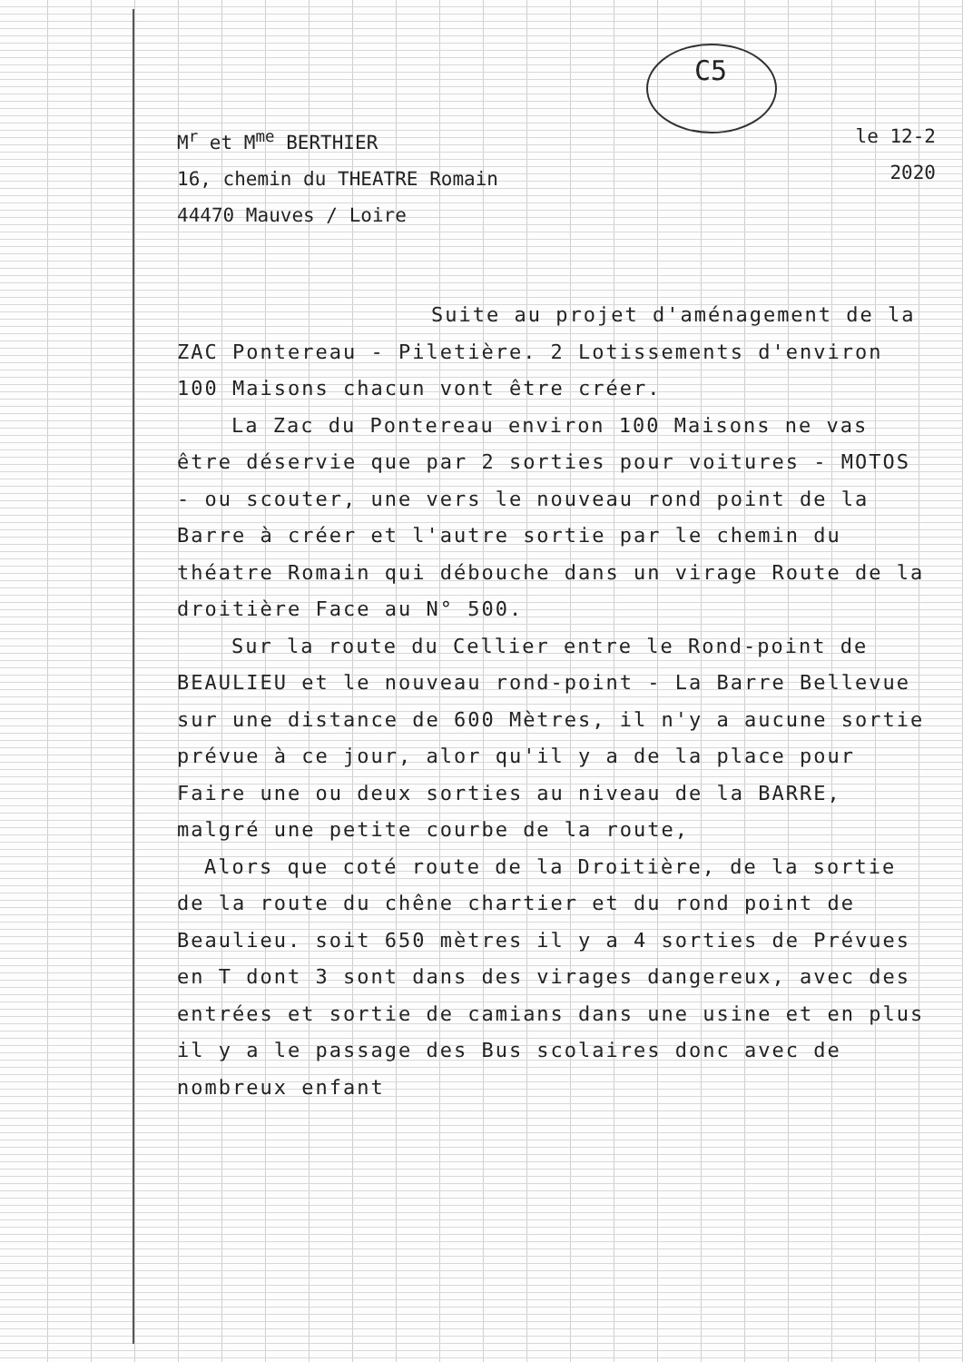C5
M<sup>r</sup> et M<sup>me</sup> BERTHIER
16, chemin du THEATRE Romain
44470 Mauves / Loire
le 12-2
2020
Suite au projet d'aménagement de la ZAC Pontereau - Piletière. 2 Lotissements d'environ 100 Maisons chacun vont être créer.
La Zac du Pontereau environ 100 Maisons ne vas être déservie que par 2 sorties pour voitures - MOTOS - ou scouter, une vers le nouveau rond point de la Barre à créer et l'autre sortie par le chemin du théatre Romain qui débouche dans un virage Route de la droitière Face au N° 500.
Sur la route du Cellier entre le Rond-point de BEAULIEU et le nouveau rond-point - La Barre Bellevue sur une distance de 600 Mètres, il n'y a aucune sortie prévue à ce jour, alor qu'il y a de la place pour Faire une ou deux sorties au niveau de la BARRE, malgré une petite courbe de la route,
Alors que coté route de la Droitière, de la sortie de la route du chêne chartier et du rond point de Beaulieu. soit 650 mètres il y a 4 sorties de Prévues en T dont 3 sont dans des virages dangereux, avec des entrées et sortie de camians dans une usine et en plus il y a le passage des Bus scolaires donc avec de nombreux enfant